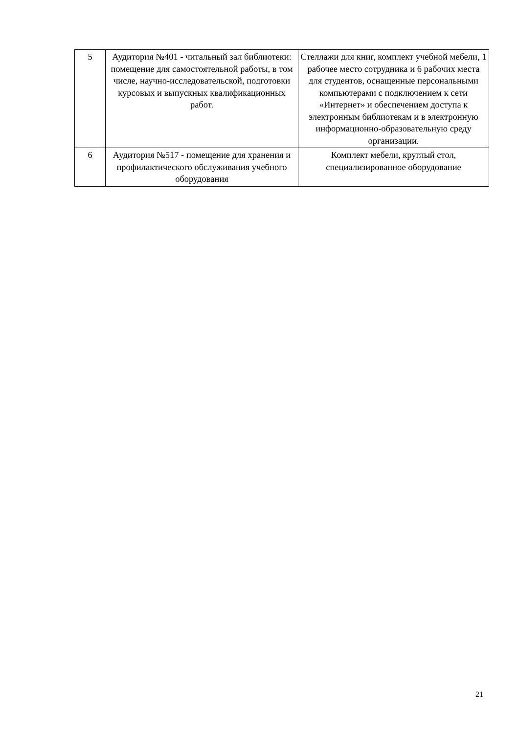| 5 | Аудитория №401 - читальный зал библиотеки: помещение для самостоятельной работы, в том числе, научно-исследовательской, подготовки курсовых и выпускных квалификационных работ. | Стеллажи для книг, комплект учебной мебели, 1 рабочее место сотрудника и 6 рабочих места для студентов, оснащенные персональными компьютерами с подключением к сети «Интернет» и обеспечением доступа к электронным библиотекам и в электронную информационно-образовательную среду организации. |
| 6 | Аудитория №517 - помещение для хранения и профилактического обслуживания учебного оборудования | Комплект мебели, круглый стол, специализированное оборудование |
21